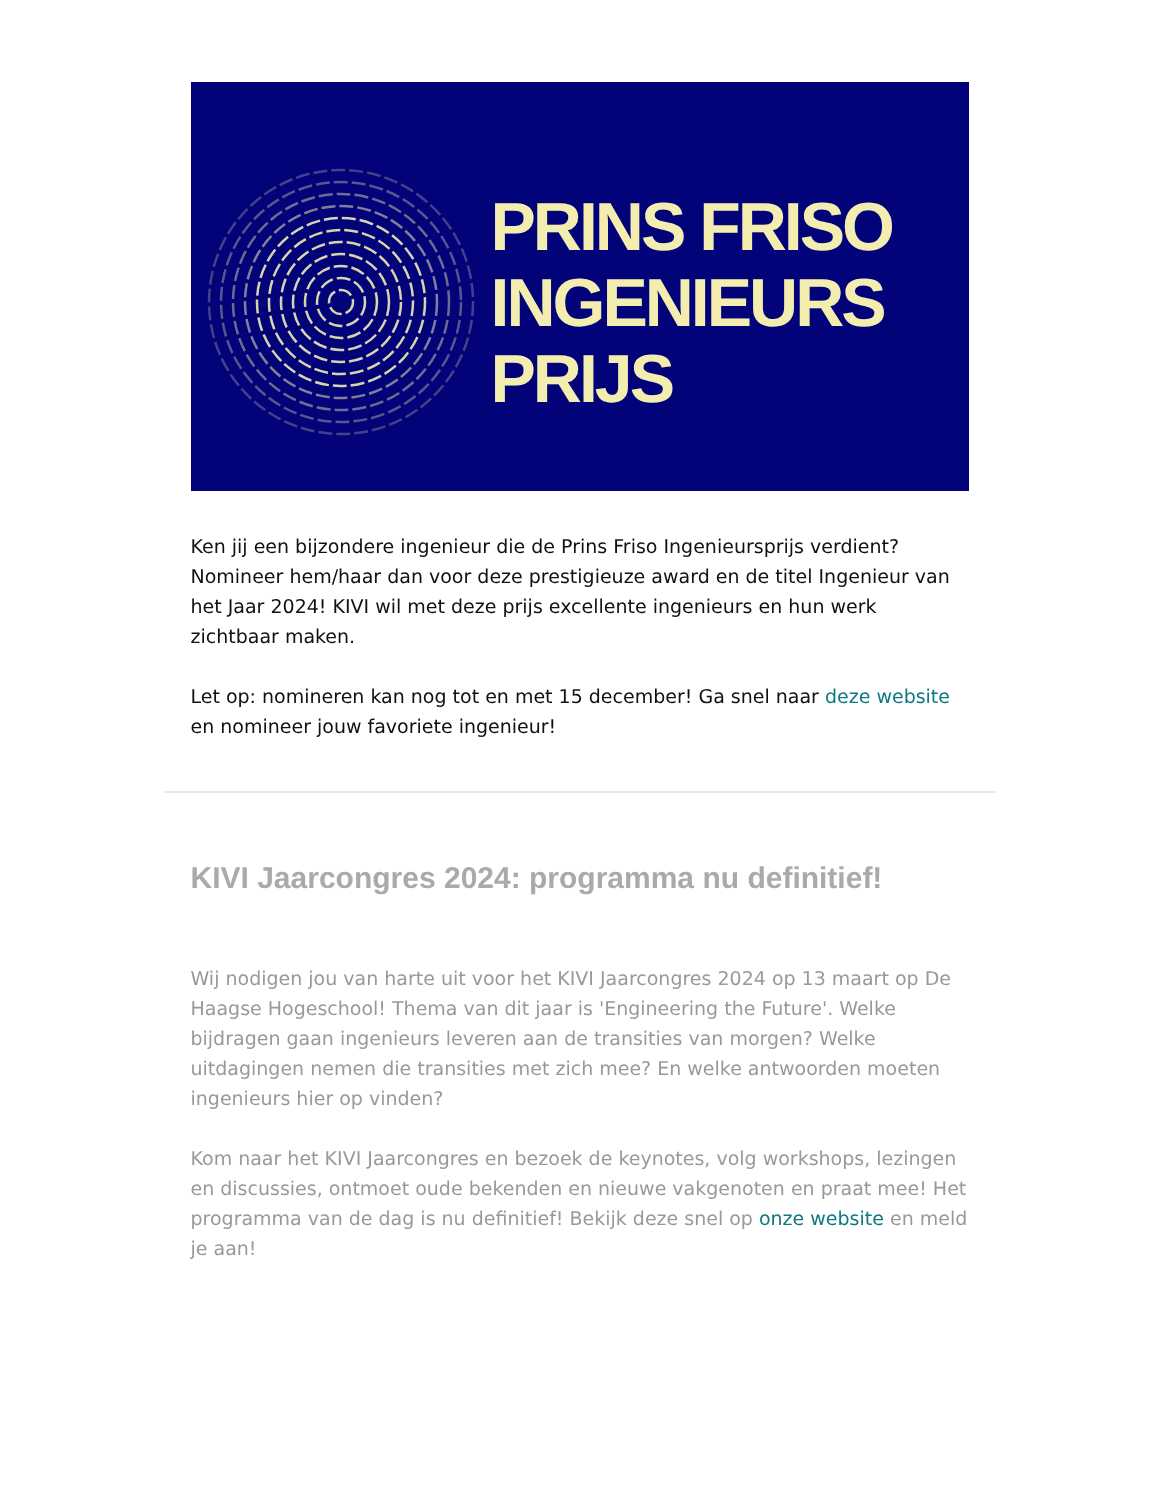PRINS FRISO
INGENIEURS
PRIJS
Ken jij een bijzondere ingenieur die de Prins Friso Ingenieursprijs verdient? Nomineer hem/haar dan voor deze prestigieuze award en de titel Ingenieur van het Jaar 2024! KIVI wil met deze prijs excellente ingenieurs en hun werk zichtbaar maken.
Let op: nomineren kan nog tot en met 15 december! Ga snel naar deze website en nomineer jouw favoriete ingenieur!
KIVI Jaarcongres 2024: programma nu definitief!
Wij nodigen jou van harte uit voor het KIVI Jaarcongres 2024 op 13 maart op De Haagse Hogeschool! Thema van dit jaar is 'Engineering the Future'. Welke bijdragen gaan ingenieurs leveren aan de transities van morgen? Welke uitdagingen nemen die transities met zich mee? En welke antwoorden moeten ingenieurs hier op vinden?
Kom naar het KIVI Jaarcongres en bezoek de keynotes, volg workshops, lezingen en discussies, ontmoet oude bekenden en nieuwe vakgenoten en praat mee! Het programma van de dag is nu definitief! Bekijk deze snel op onze website en meld je aan!